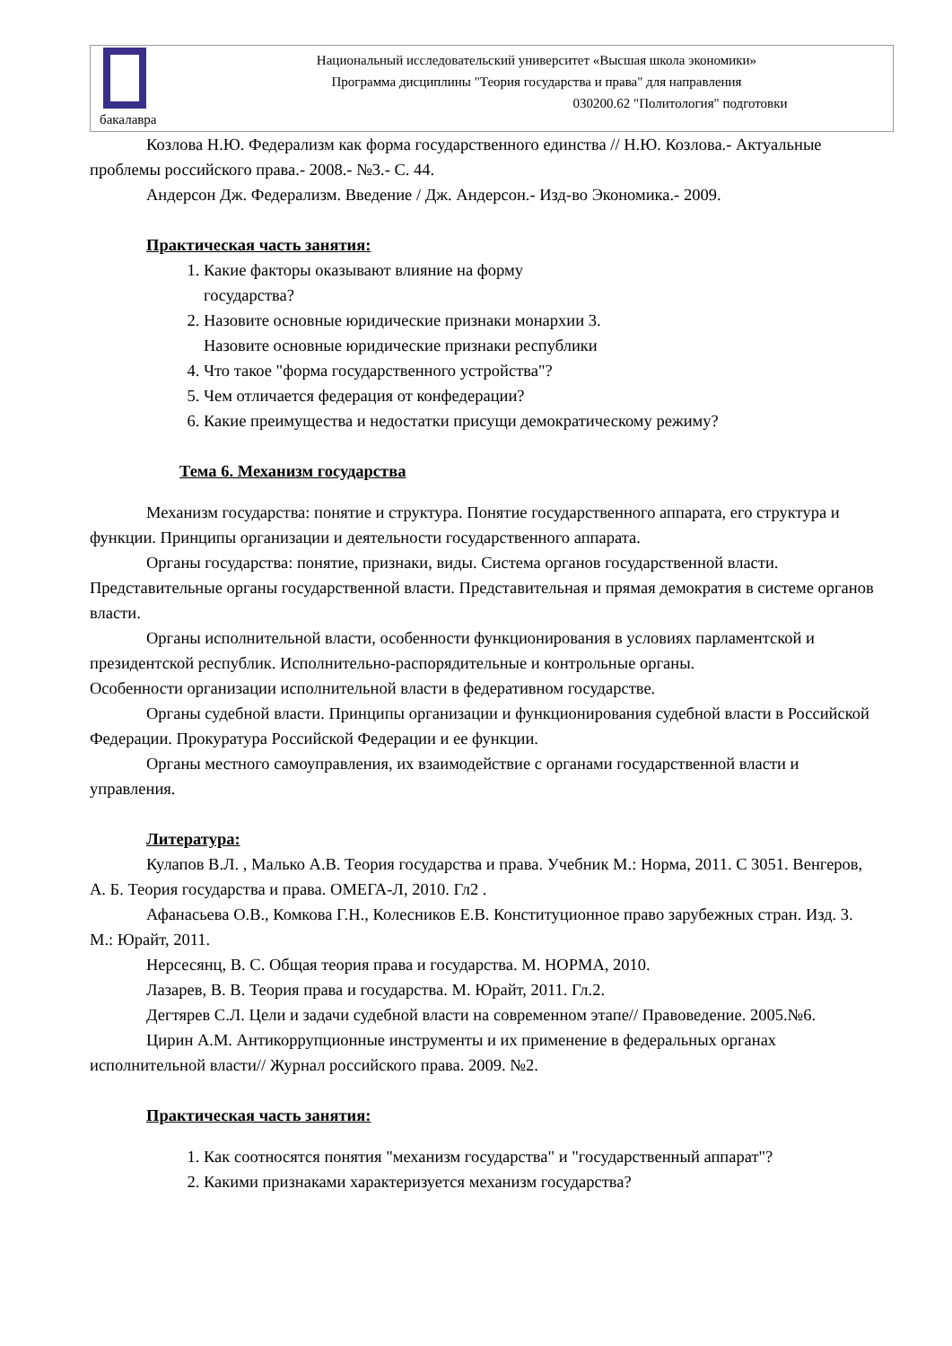бакалавра
Национальный исследовательский университет «Высшая школа экономики»
Программа дисциплины "Теория государства и права" для направления
030200.62 "Политология" подготовки
Козлова Н.Ю. Федерализм как форма государственного единства // Н.Ю. Козлова.- Актуальные проблемы российского права.- 2008.- №3.- С. 44.
Андерсон Дж. Федерализм. Введение / Дж. Андерсон.- Изд-во Экономика.- 2009.
Практическая часть занятия:
1. Какие факторы оказывают влияние на форму
государства?
2. Назовите основные юридические признаки монархии 3.
Назовите основные юридические признаки республики
4. Что такое "форма государственного устройства"?
5. Чем отличается федерация от конфедерации?
6. Какие преимущества и недостатки присущи демократическому режиму?
Тема 6. Механизм государства
Механизм государства: понятие и структура. Понятие государственного аппарата, его структура и функции. Принципы организации и деятельности государственного аппарата.
Органы государства: понятие, признаки, виды. Система органов государственной власти. Представительные органы государственной власти. Представительная и прямая демократия в системе органов власти.
Органы исполнительной власти, особенности функционирования в условиях парламентской и президентской республик. Исполнительно-распорядительные и контрольные органы.
Особенности организации исполнительной власти в федеративном государстве.
Органы судебной власти. Принципы организации и функционирования судебной власти в Российской Федерации. Прокуратура Российской Федерации и ее функции.
Органы местного самоуправления, их взаимодействие с органами государственной власти и управления.
Литература:
Кулапов В.Л. , Малько А.В. Теория государства и права. Учебник М.: Норма, 2011. С 3051. Венгеров, А. Б. Теория государства и права. ОМЕГА-Л, 2010. Гл2 .
Афанасьева О.В., Комкова Г.Н., Колесников Е.В. Конституционное право зарубежных стран. Изд. 3. М.: Юрайт, 2011.
Нерсесянц, В. С. Общая теория права и государства. М. НОРМА, 2010.
Лазарев, В. В. Теория права и государства. М. Юрайт, 2011. Гл.2.
Дегтярев С.Л. Цели и задачи судебной власти на современном этапе// Правоведение. 2005.№6.
Цирин А.М. Антикоррупционные инструменты и их применение в федеральных органах исполнительной власти// Журнал российского права. 2009. №2.
Практическая часть занятия:
1. Как соотносятся понятия "механизм государства" и "государственный аппарат"?
2. Какими признаками характеризуется механизм государства?